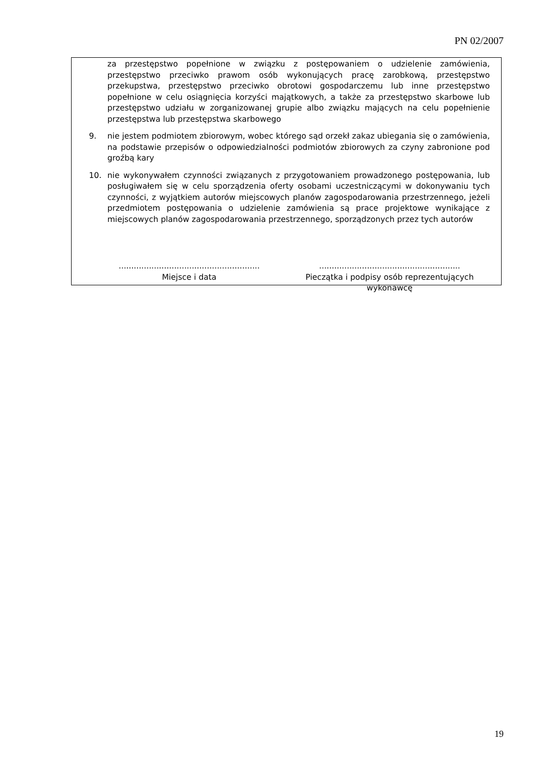PN 02/2007
za przestępstwo popełnione w związku z postępowaniem o udzielenie zamówienia, przestępstwo przeciwko prawom osób wykonujących pracę zarobkową, przestępstwo przekupstwa, przestępstwo przeciwko obrotowi gospodarczemu lub inne przestępstwo popełnione w celu osiągnięcia korzyści majątkowych, a także za przestępstwo skarbowe lub przestępstwo udziału w zorganizowanej grupie albo związku mających na celu popełnienie przestępstwa lub przestępstwa skarbowego
9. nie jestem podmiotem zbiorowym, wobec którego sąd orzekł zakaz ubiegania się o zamówienia, na podstawie przepisów o odpowiedzialności podmiotów zbiorowych za czyny zabronione pod groźbą kary
10. nie wykonywałem czynności związanych z przygotowaniem prowadzonego postępowania, lub posługiwałem się w celu sporządzenia oferty osobami uczestniczącymi w dokonywaniu tych czynności, z wyjątkiem autorów miejscowych planów zagospodarowania przestrzennego, jeżeli przedmiotem postępowania o udzielenie zamówienia są prace projektowe wynikające z miejscowych planów zagospodarowania przestrzennego, sporządzonych przez tych autorów
........................................................
Miejsce i data
........................................................
Pieczątka i podpisy osób reprezentujących wykonawcę
19